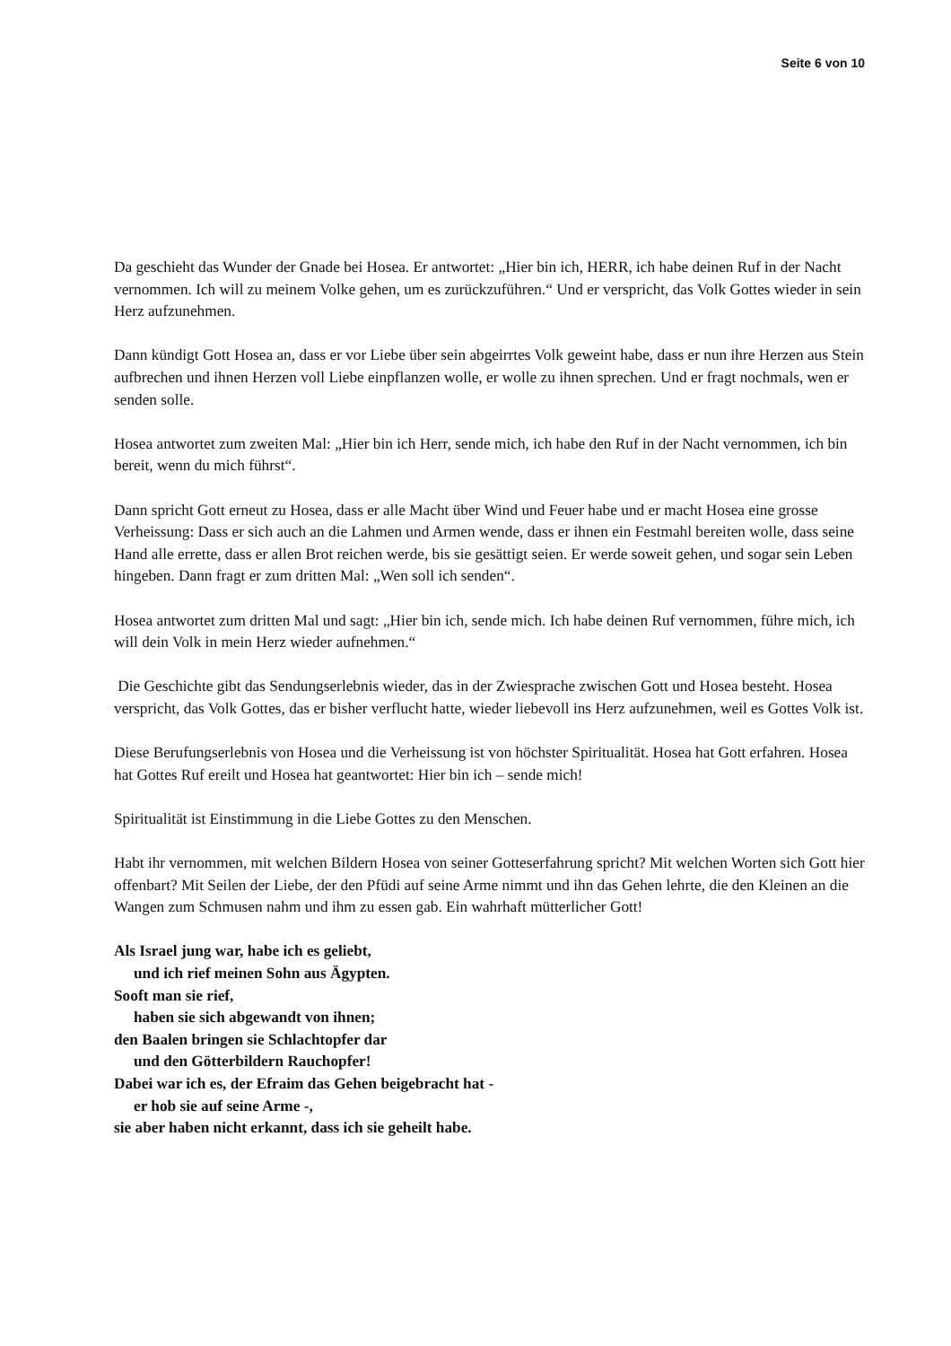Seite 6 von 10
Da geschieht das Wunder der Gnade bei Hosea. Er antwortet: „Hier bin ich, HERR, ich habe deinen Ruf in der Nacht vernommen. Ich will zu meinem Volke gehen, um es zurückzuführen.“ Und er verspricht, das Volk Gottes wieder in sein Herz aufzunehmen.
Dann kündigt Gott Hosea an, dass er vor Liebe über sein abgeirrtes Volk geweint habe, dass er nun ihre Herzen aus Stein aufbrechen und ihnen Herzen voll Liebe einpflanzen wolle, er wolle zu ihnen sprechen. Und er fragt nochmals, wen er senden solle.
Hosea antwortet zum zweiten Mal: „Hier bin ich Herr, sende mich, ich habe den Ruf in der Nacht vernommen, ich bin bereit, wenn du mich führst“.
Dann spricht Gott erneut zu Hosea, dass er alle Macht über Wind und Feuer habe und er macht Hosea eine grosse Verheissung: Dass er sich auch an die Lahmen und Armen wende, dass er ihnen ein Festmahl bereiten wolle, dass seine Hand alle errette, dass er allen Brot reichen werde, bis sie gesättigt seien. Er werde soweit gehen, und sogar sein Leben hingeben. Dann fragt er zum dritten Mal: „Wen soll ich senden“.
Hosea antwortet zum dritten Mal und sagt: „Hier bin ich, sende mich. Ich habe deinen Ruf vernommen, führe mich, ich will dein Volk in mein Herz wieder aufnehmen.“
Die Geschichte gibt das Sendungserlebnis wieder, das in der Zwiesprache zwischen Gott und Hosea besteht. Hosea verspricht, das Volk Gottes, das er bisher verflucht hatte, wieder liebevoll ins Herz aufzunehmen, weil es Gottes Volk ist.
Diese Berufungserlebnis von Hosea und die Verheissung ist von höchster Spiritualität. Hosea hat Gott erfahren. Hosea hat Gottes Ruf ereilt und Hosea hat geantwortet: Hier bin ich – sende mich!
Spiritualität ist Einstimmung in die Liebe Gottes zu den Menschen.
Habt ihr vernommen, mit welchen Bildern Hosea von seiner Gotteserfahrung spricht? Mit welchen Worten sich Gott hier offenbart? Mit Seilen der Liebe, der den Pfüdi auf seine Arme nimmt und ihn das Gehen lehrte, die den Kleinen an die Wangen zum Schmusen nahm und ihm zu essen gab. Ein wahrhaft mütterlicher Gott!
Als Israel jung war, habe ich es geliebt,
und ich rief meinen Sohn aus Ägypten.
Sooft man sie rief,
haben sie sich abgewandt von ihnen;
den Baalen bringen sie Schlachtopfer dar
und den Götterbildern Rauchopfer!
Dabei war ich es, der Efraim das Gehen beigebracht hat -
er hob sie auf seine Arme -,
sie aber haben nicht erkannt, dass ich sie geheilt habe.